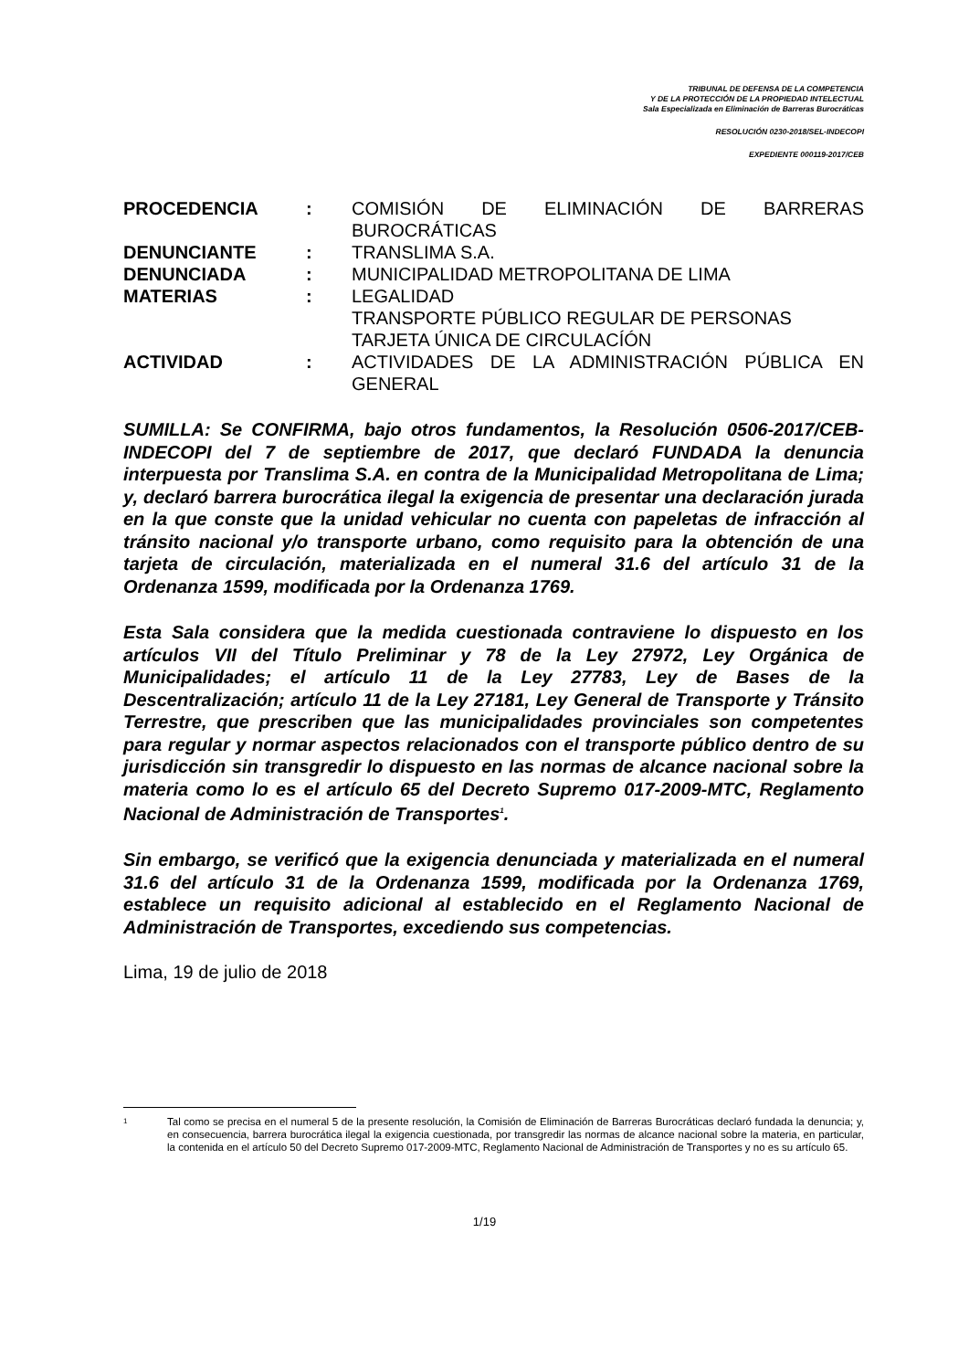TRIBUNAL DE DEFENSA DE LA COMPETENCIA
Y DE LA PROTECCIÓN DE LA PROPIEDAD INTELECTUAL
Sala Especializada en Eliminación de Barreras Burocráticas
RESOLUCIÓN 0230-2018/SEL-INDECOPI
EXPEDIENTE 000119-2017/CEB
| PROCEDENCIA | : | COMISIÓN DE ELIMINACIÓN DE BARRERAS BUROCRÁTICAS |
| DENUNCIANTE | : | TRANSLIMA S.A. |
| DENUNCIADA | : | MUNICIPALIDAD METROPOLITANA DE LIMA |
| MATERIAS | : | LEGALIDAD TRANSPORTE PÚBLICO REGULAR DE PERSONAS TARJETA ÚNICA DE CIRCULACÍÓN |
| ACTIVIDAD | : | ACTIVIDADES DE LA ADMINISTRACIÓN PÚBLICA EN GENERAL |
SUMILLA: Se CONFIRMA, bajo otros fundamentos, la Resolución 0506-2017/CEB-INDECOPI del 7 de septiembre de 2017, que declaró FUNDADA la denuncia interpuesta por Translima S.A. en contra de la Municipalidad Metropolitana de Lima; y, declaró barrera burocrática ilegal la exigencia de presentar una declaración jurada en la que conste que la unidad vehicular no cuenta con papeletas de infracción al tránsito nacional y/o transporte urbano, como requisito para la obtención de una tarjeta de circulación, materializada en el numeral 31.6 del artículo 31 de la Ordenanza 1599, modificada por la Ordenanza 1769.
Esta Sala considera que la medida cuestionada contraviene lo dispuesto en los artículos VII del Título Preliminar y 78 de la Ley 27972, Ley Orgánica de Municipalidades; el artículo 11 de la Ley 27783, Ley de Bases de la Descentralización; artículo 11 de la Ley 27181, Ley General de Transporte y Tránsito Terrestre, que prescriben que las municipalidades provinciales son competentes para regular y normar aspectos relacionados con el transporte público dentro de su jurisdicción sin transgredir lo dispuesto en las normas de alcance nacional sobre la materia como lo es el artículo 65 del Decreto Supremo 017-2009-MTC, Reglamento Nacional de Administración de Transportes<sup>1</sup>.
Sin embargo, se verificó que la exigencia denunciada y materializada en el numeral 31.6 del artículo 31 de la Ordenanza 1599, modificada por la Ordenanza 1769, establece un requisito adicional al establecido en el Reglamento Nacional de Administración de Transportes, excediendo sus competencias.
Lima, 19 de julio de 2018
1 Tal como se precisa en el numeral 5 de la presente resolución, la Comisión de Eliminación de Barreras Burocráticas declaró fundada la denuncia; y, en consecuencia, barrera burocrática ilegal la exigencia cuestionada, por transgredir las normas de alcance nacional sobre la materia, en particular, la contenida en el artículo 50 del Decreto Supremo 017-2009-MTC, Reglamento Nacional de Administración de Transportes y no es su artículo 65.
1/19